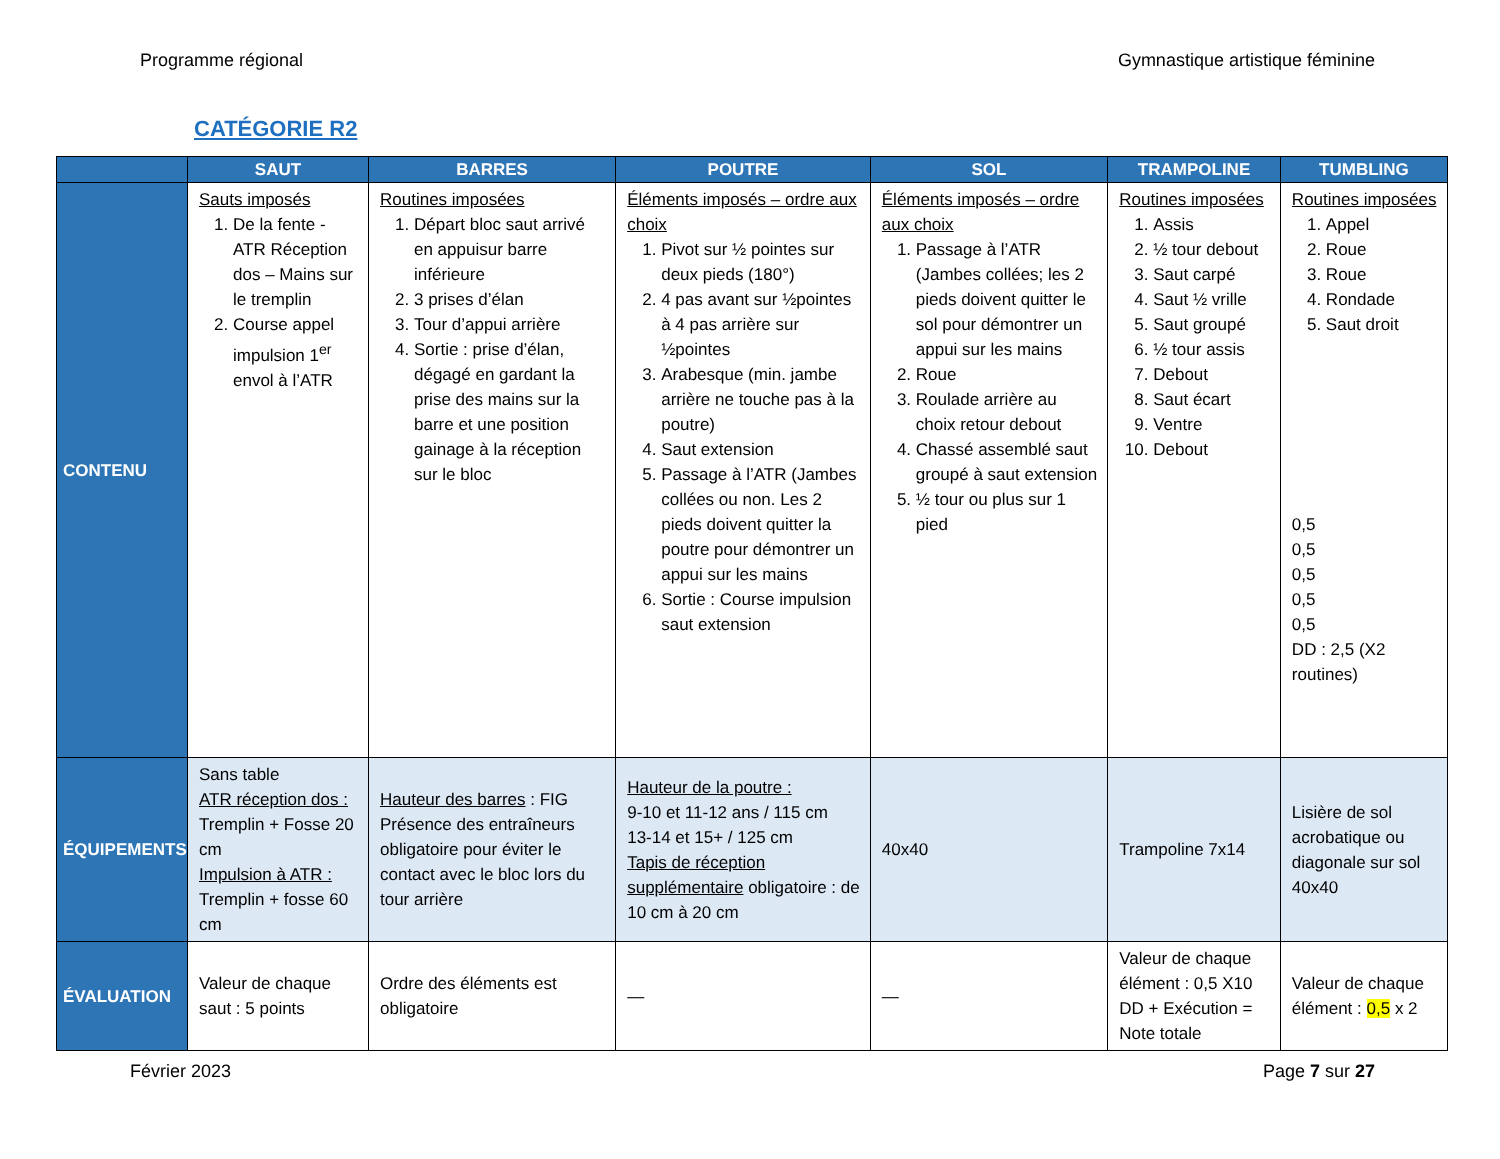Programme régional Gymnastique artistique féminine
CATÉGORIE R2
| | SAUT | BARRES | POUTRE | SOL | TRAMPOLINE | TUMBLING |
| --- | --- | --- | --- | --- | --- | --- |
| CONTENU | Sauts imposés 1. De la fente - ATR Réception dos – Mains sur le tremplin 2. Course appel impulsion 1<sup>er</sup> envol à l’ATR | Routines imposées 1. Départ bloc saut arrivé en appuisur barre inférieure 2. 3 prises d’élan 3. Tour d’appui arrière 4. Sortie : prise d’élan, dégagé en gardant la prise des mains sur la barre et une position gainage à la réception sur le bloc | Éléments imposés – ordre aux choix 1. Pivot sur ½ pointes sur deux pieds (180°) 2. 4 pas avant sur ½pointes à 4 pas arrière sur ½pointes 3. Arabesque (min. jambe arrière ne touche pas à la poutre) 4. Saut extension 5. Passage à l’ATR (Jambes collées ou non. Les 2 pieds doivent quitter la poutre pour démontrer un appui sur les mains 6. Sortie : Course impulsion saut extension | Éléments imposés – ordre aux choix 1. Passage à l’ATR (Jambes collées; les 2 pieds doivent quitter le sol pour démontrer un appui sur les mains 2. Roue 3. Roulade arrière au choix retour debout 4. Chassé assemblé saut groupé à saut extension 5. ½ tour ou plus sur 1 pied | Routines imposées 1. Assis 2. ½ tour debout 3. Saut carpé 4. Saut ½ vrille 5. Saut groupé 6. ½ tour assis 7. Debout 8. Saut écart 9. Ventre 10. Debout | Routines imposées 1. Appel 2. Roue 3. Roue 4. Rondade 5. Saut droit 0,5 0,5 0,5 0,5 0,5 DD : 2,5 (X2 routines) |
| ÉQUIPEMENTS | Sans table ATR réception dos : Tremplin + Fosse 20 cm Impulsion à ATR : Tremplin + fosse 60 cm | Hauteur des barres : FIG Présence des entraîneurs obligatoire pour éviter le contact avec le bloc lors du tour arrière | Hauteur de la poutre : 9-10 et 11-12 ans / 115 cm 13-14 et 15+ / 125 cm Tapis de réception supplémentaire obligatoire : de 10 cm à 20 cm | 40x40 | Trampoline 7x14 | Lisière de sol acrobatique ou diagonale sur sol 40x40 |
| ÉVALUATION | Valeur de chaque saut : 5 points | Ordre des éléments est obligatoire | — | — | Valeur de chaque élément : 0,5 X10 DD + Exécution = Note totale | Valeur de chaque élément : 0,5 x 2 |
Février 2023 Page 7 sur 27